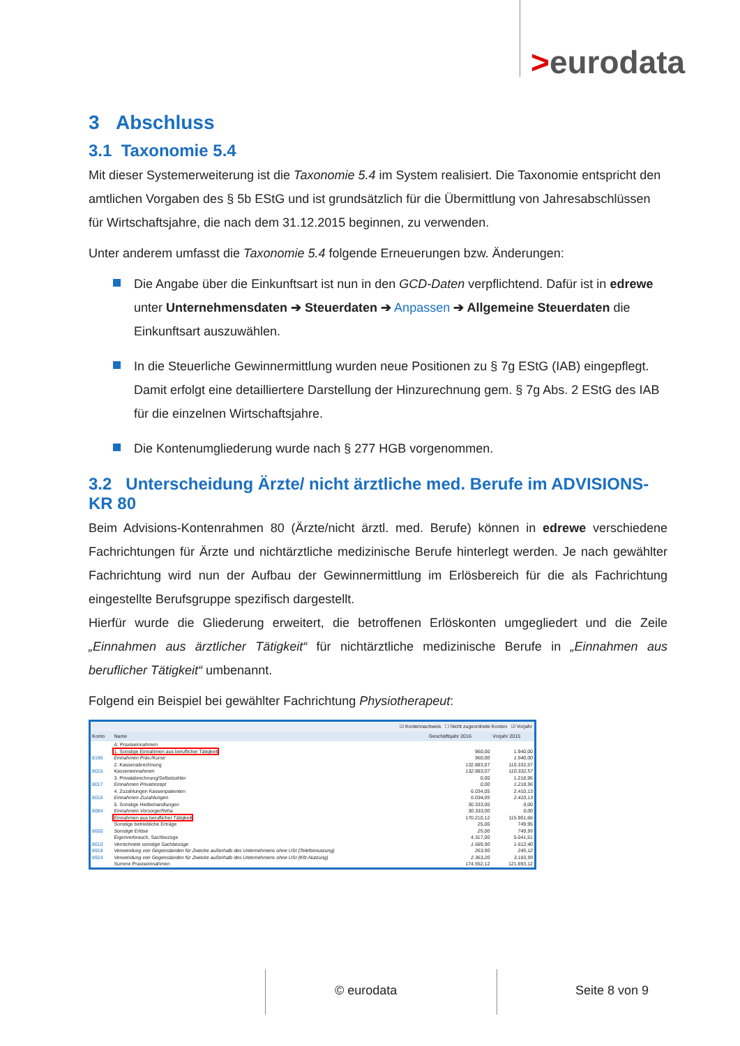>eurodata
3 Abschluss
3.1 Taxonomie 5.4
Mit dieser Systemerweiterung ist die Taxonomie 5.4 im System realisiert. Die Taxonomie entspricht den amtlichen Vorgaben des § 5b EStG und ist grundsätzlich für die Übermittlung von Jahresabschlüssen für Wirtschaftsjahre, die nach dem 31.12.2015 beginnen, zu verwenden.
Unter anderem umfasst die Taxonomie 5.4 folgende Erneuerungen bzw. Änderungen:
Die Angabe über die Einkunftsart ist nun in den GCD-Daten verpflichtend. Dafür ist in edrewe unter Unternehmensdaten ➔ Steuerdaten ➔ Anpassen ➔ Allgemeine Steuerdaten die Einkunftsart auszuwählen.
In die Steuerliche Gewinnermittlung wurden neue Positionen zu § 7g EStG (IAB) eingepflegt. Damit erfolgt eine detailliertere Darstellung der Hinzurechnung gem. § 7g Abs. 2 EStG des IAB für die einzelnen Wirtschaftsjahre.
Die Kontenumgliederung wurde nach § 277 HGB vorgenommen.
3.2 Unterscheidung Ärzte/ nicht ärztliche med. Berufe im ADVISIONS-KR 80
Beim Advisions-Kontenrahmen 80 (Ärzte/nicht ärztl. med. Berufe) können in edrewe verschiedene Fachrichtungen für Ärzte und nichtärztliche medizinische Berufe hinterlegt werden. Je nach gewählter Fachrichtung wird nun der Aufbau der Gewinnermittlung im Erlösbereich für die als Fachrichtung eingestellte Berufsgruppe spezifisch dargestellt.
Hierfür wurde die Gliederung erweitert, die betroffenen Erlöskonten umgegliedert und die Zeile „Einnahmen aus ärztlicher Tätigkeit“ für nichtärztliche medizinische Berufe in „Einnahmen aus beruflicher Tätigkeit“ umbenannt.
Folgend ein Beispiel bei gewählter Fachrichtung Physiotherapeut:
☑ Kontennachweis ☐ Nicht zugeordnete Konten ☑ Vorjahr
| Konto | Name | Geschäftsjahr 2016 | Vorjahr 2015 |
| --- | --- | --- | --- |
| | A. Praxiseinnahmen | | |
| | 1. Sonstige Einnahmen aus beruflicher Tätigkeit | 960,00 | 1.940,00 |
| 8196 | Einnahmen Präv./Kurse | 960,00 | 1.940,00 |
| | 2. Kassenabrechnung | 132.883,07 | 110.332,57 |
| 8015 | Kasseneinnahmen | 132.883,07 | 110.332,57 |
| | 3. Privatabrechnung/Selbstzahler | 0,00 | 1.218,96 |
| 8017 | Einnahmen Privatrezept | 0,00 | 1.218,96 |
| | 4. Zuzahlungen Kassenpatienten | 6.034,05 | 2.410,13 |
| 8016 | Einnahmen Zuzahlungen | 6.034,05 | 2.410,13 |
| | 5. Sonstige Heilbehandlungen | 30.333,00 | 0,00 |
| 8084 | Einnahmen Vorsorge/Reha | 30.333,00 | 0,00 |
| | Einnahmen aus beruflicher Tätigkeit | 170.210,12 | 115.901,66 |
| | Sonstige betriebliche Erträge | 25,00 | 749,95 |
| 8600 | Sonstige Erlöse | 25,00 | 749,95 |
| | Eigenverbrauch, Sachbezüge | 4.317,00 | 5.041,51 |
| 8610 | Verrechnete sonstige Sachbezüge | 1.689,90 | 1.612,40 |
| 8918 | Verwendung von Gegenständen für Zwecke außerhalb des Unternehmens ohne USt (Telefonnutzung) | 263,90 | 245,12 |
| 8924 | Verwendung von Gegenständen für Zwecke außerhalb des Unternehmens ohne USt (Kfz-Nutzung) | 2.363,20 | 3.183,99 |
| | Summe Praxiseinnahmen | 174.552,12 | 121.693,12 |
© eurodata Seite 8 von 9